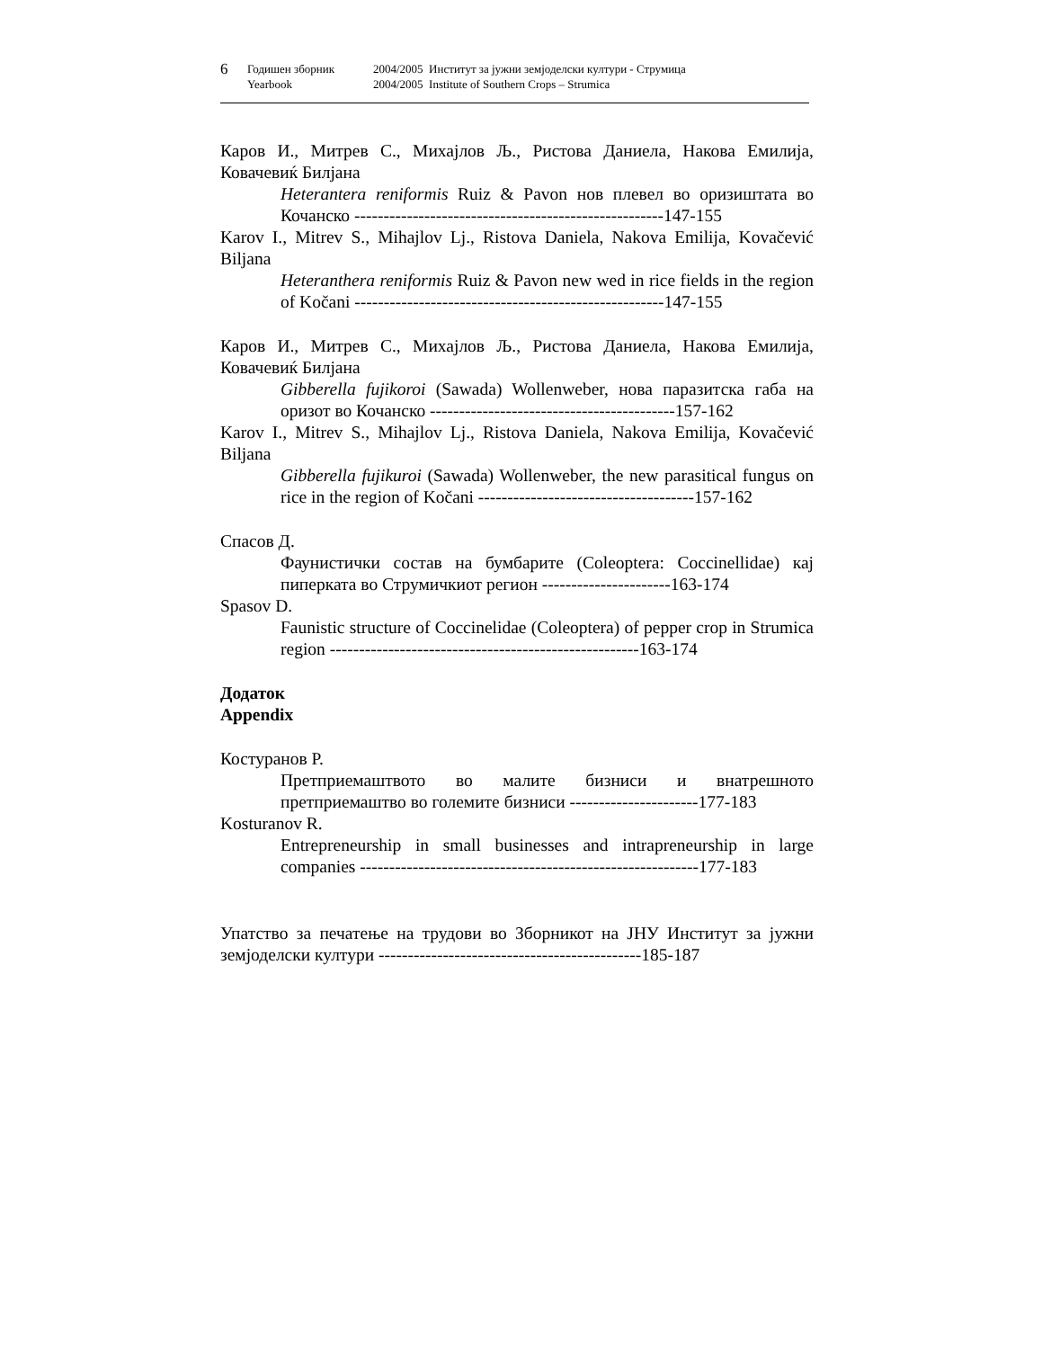6
Годишен зборник 2004/2005 Институт за јужни земјоделски култури - Струмица
Yearbook 2004/2005 Institute of Southern Crops – Strumica
Каров И., Митрев С., Михајлов Љ., Ристова Даниела, Накова Емилија, Ковачевиќ Билјана
Heterantera reniformis Ruiz & Pavon нов плевел во оризиштата во Кочанско -----------------------------------------------------147-155
Karov I., Mitrev S., Mihajlov Lj., Ristova Daniela, Nakova Emilija, Kovačević Biljana
Heteranthera reniformis Ruiz & Pavon new wed in rice fields in the region of Kočani -----------------------------------------------------147-155
Каров И., Митрев С., Михајлов Љ., Ристова Даниела, Накова Емилија, Ковачевиќ Билјана
Gibberella fujikoroi (Sawada) Wollenweber, нова паразитска габа на оризот во Кочанско ------------------------------------------157-162
Karov I., Mitrev S., Mihajlov Lj., Ristova Daniela, Nakova Emilija, Kovačević Biljana
Gibberella fujikuroi (Sawada) Wollenweber, the new parasitical fungus on rice in the region of Kočani -------------------------------------157-162
Спасов Д.
Фаунистички состав на бумбарите (Coleoptera: Coccinellidae) кај пиперката во Струмичкиот регион ----------------------163-174
Spasov D.
Faunistic structure of Coccinelidae (Coleoptera) of pepper crop in Strumica region -----------------------------------------------------163-174
Додаток
Appendix
Костуранов Р.
Претприемаштвото во малите бизниси и внатрешното претприемаштво во големите бизниси ----------------------177-183
Kosturanov R.
Entrepreneurship in small businesses and intrapreneurship in large companies ----------------------------------------------------------177-183
Упатство за печатење на трудови во Зборникот на ЈНУ Институт за јужни земјоделски култури ---------------------------------------------185-187